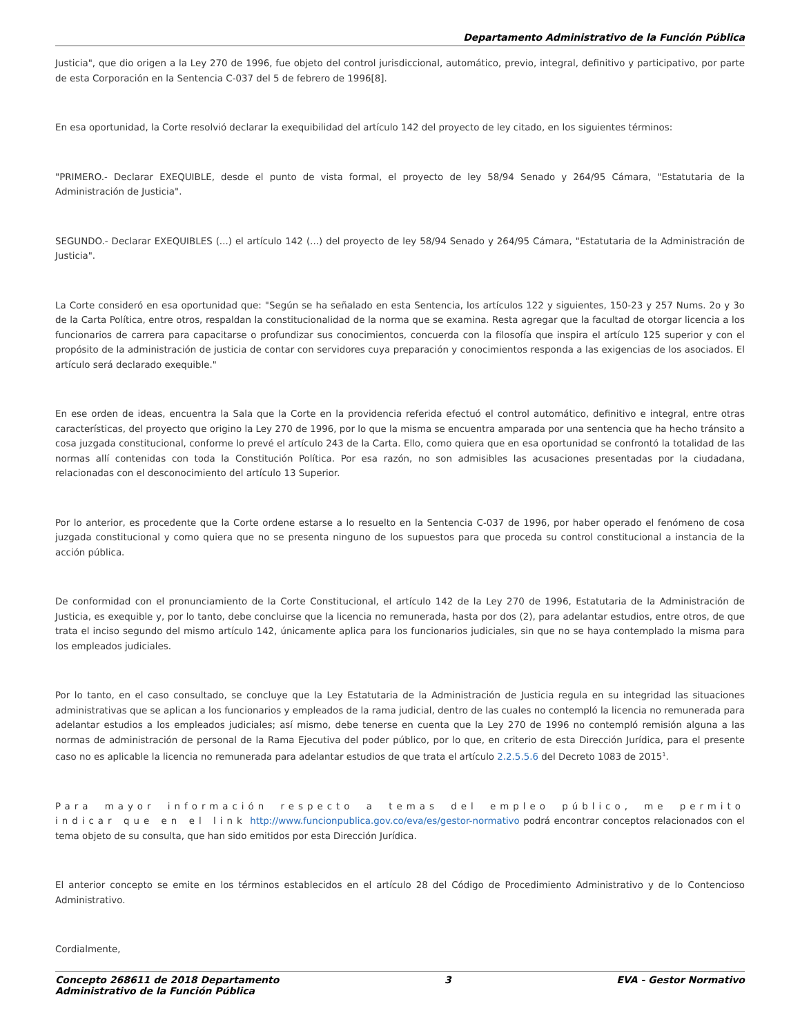Departamento Administrativo de la Función Pública
Justicia", que dio origen a la Ley 270 de 1996, fue objeto del control jurisdiccional, automático, previo, integral, definitivo y participativo, por parte de esta Corporación en la Sentencia C-037 del 5 de febrero de 1996[8].
En esa oportunidad, la Corte resolvió declarar la exequibilidad del artículo 142 del proyecto de ley citado, en los siguientes términos:
"PRIMERO.- Declarar EXEQUIBLE, desde el punto de vista formal, el proyecto de ley 58/94 Senado y 264/95 Cámara, "Estatutaria de la Administración de Justicia".
SEGUNDO.- Declarar EXEQUIBLES (...) el artículo 142 (...) del proyecto de ley 58/94 Senado y 264/95 Cámara, "Estatutaria de la Administración de Justicia".
La Corte consideró en esa oportunidad que: "Según se ha señalado en esta Sentencia, los artículos 122 y siguientes, 150-23 y 257 Nums. 2o y 3o de la Carta Política, entre otros, respaldan la constitucionalidad de la norma que se examina. Resta agregar que la facultad de otorgar licencia a los funcionarios de carrera para capacitarse o profundizar sus conocimientos, concuerda con la filosofía que inspira el artículo 125 superior y con el propósito de la administración de justicia de contar con servidores cuya preparación y conocimientos responda a las exigencias de los asociados. El artículo será declarado exequible."
En ese orden de ideas, encuentra la Sala que la Corte en la providencia referida efectuó el control automático, definitivo e integral, entre otras características, del proyecto que origino la Ley 270 de 1996, por lo que la misma se encuentra amparada por una sentencia que ha hecho tránsito a cosa juzgada constitucional, conforme lo prevé el artículo 243 de la Carta. Ello, como quiera que en esa oportunidad se confrontó la totalidad de las normas allí contenidas con toda la Constitución Política. Por esa razón, no son admisibles las acusaciones presentadas por la ciudadana, relacionadas con el desconocimiento del artículo 13 Superior.
Por lo anterior, es procedente que la Corte ordene estarse a lo resuelto en la Sentencia C-037 de 1996, por haber operado el fenómeno de cosa juzgada constitucional y como quiera que no se presenta ninguno de los supuestos para que proceda su control constitucional a instancia de la acción pública.
De conformidad con el pronunciamiento de la Corte Constitucional, el artículo 142 de la Ley 270 de 1996, Estatutaria de la Administración de Justicia, es exequible y, por lo tanto, debe concluirse que la licencia no remunerada, hasta por dos (2), para adelantar estudios, entre otros, de que trata el inciso segundo del mismo artículo 142, únicamente aplica para los funcionarios judiciales, sin que no se haya contemplado la misma para los empleados judiciales.
Por lo tanto, en el caso consultado, se concluye que la Ley Estatutaria de la Administración de Justicia regula en su integridad las situaciones administrativas que se aplican a los funcionarios y empleados de la rama judicial, dentro de las cuales no contempló la licencia no remunerada para adelantar estudios a los empleados judiciales; así mismo, debe tenerse en cuenta que la Ley 270 de 1996 no contempló remisión alguna a las normas de administración de personal de la Rama Ejecutiva del poder público, por lo que, en criterio de esta Dirección Jurídica, para el presente caso no es aplicable la licencia no remunerada para adelantar estudios de que trata el artículo 2.2.5.5.6 del Decreto 1083 de 2015<sup>1</sup>.
Para mayor información respecto a temas del empleo público, me permito indicar que en el link http://www.funcionpublica.gov.co/eva/es/gestor-normativo podrá encontrar conceptos relacionados con el tema objeto de su consulta, que han sido emitidos por esta Dirección Jurídica.
El anterior concepto se emite en los términos establecidos en el artículo 28 del Código de Procedimiento Administrativo y de lo Contencioso Administrativo.
Cordialmente,
Concepto 268611 de 2018 Departamento
Administrativo de la Función Pública 3 EVA - Gestor Normativo